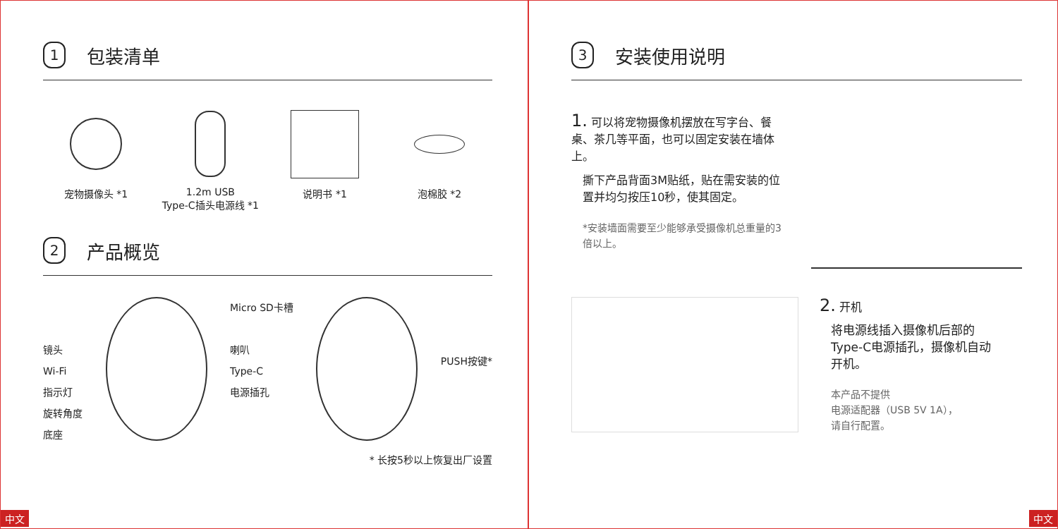1 包装清单
宠物摄像头 *1 1.2m USB
Type-C插头电源线 *1
说明书 *1 泡棉胶 *2
2 产品概览
镜头
Wi-Fi
指示灯
旋转角度
底座
Micro SD卡槽
喇叭
Type-C
电源插孔
PUSH按键*
* 长按5秒以上恢复出厂设置
中文
3 安装使用说明
1. 可以将宠物摄像机摆放在写字台、餐桌、茶几等平面，也可以固定安装在墙体上。
撕下产品背面3M贴纸，贴在需安装的位置并均匀按压10秒，使其固定。
*安装墙面需要至少能够承受摄像机总重量的3倍以上。
2. 开机
将电源线插入摄像机后部的Type-C电源插孔，摄像机自动开机。
本产品不提供
电源适配器（USB 5V 1A），
请自行配置。
中文